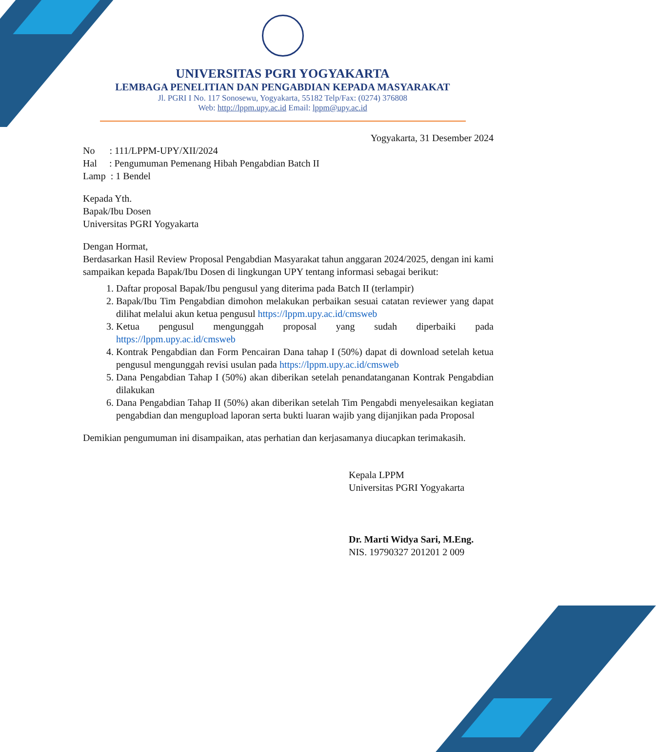UNIVERSITAS PGRI YOGYAKARTA
LEMBAGA PENELITIAN DAN PENGABDIAN KEPADA MASYARAKAT
Jl. PGRI I No. 117 Sonosewu, Yogyakarta, 55182 Telp/Fax: (0274) 376808
Web: http://lppm.upy.ac.id Email: lppm@upy.ac.id
Yogyakarta, 31 Desember 2024
No : 111/LPPM-UPY/XII/2024
Hal : Pengumuman Pemenang Hibah Pengabdian Batch II
Lamp : 1 Bendel
Kepada Yth.
Bapak/Ibu Dosen
Universitas PGRI Yogyakarta
Dengan Hormat,
Berdasarkan Hasil Review Proposal Pengabdian Masyarakat tahun anggaran 2024/2025, dengan ini kami sampaikan kepada Bapak/Ibu Dosen di lingkungan UPY tentang informasi sebagai berikut:
1. Daftar proposal Bapak/Ibu pengusul yang diterima pada Batch II (terlampir)
2. Bapak/Ibu Tim Pengabdian dimohon melakukan perbaikan sesuai catatan reviewer yang dapat dilihat melalui akun ketua pengusul https://lppm.upy.ac.id/cmsweb
3. Ketua pengusul mengunggah proposal yang sudah diperbaiki pada https://lppm.upy.ac.id/cmsweb
4. Kontrak Pengabdian dan Form Pencairan Dana tahap I (50%) dapat di download setelah ketua pengusul mengunggah revisi usulan pada https://lppm.upy.ac.id/cmsweb
5. Dana Pengabdian Tahap I (50%) akan diberikan setelah penandatanganan Kontrak Pengabdian dilakukan
6. Dana Pengabdian Tahap II (50%) akan diberikan setelah Tim Pengabdi menyelesaikan kegiatan pengabdian dan mengupload laporan serta bukti luaran wajib yang dijanjikan pada Proposal
Demikian pengumuman ini disampaikan, atas perhatian dan kerjasamanya diucapkan terimakasih.
Kepala LPPM
Universitas PGRI Yogyakarta
Dr. Marti Widya Sari, M.Eng.
NIS. 19790327 201201 2 009